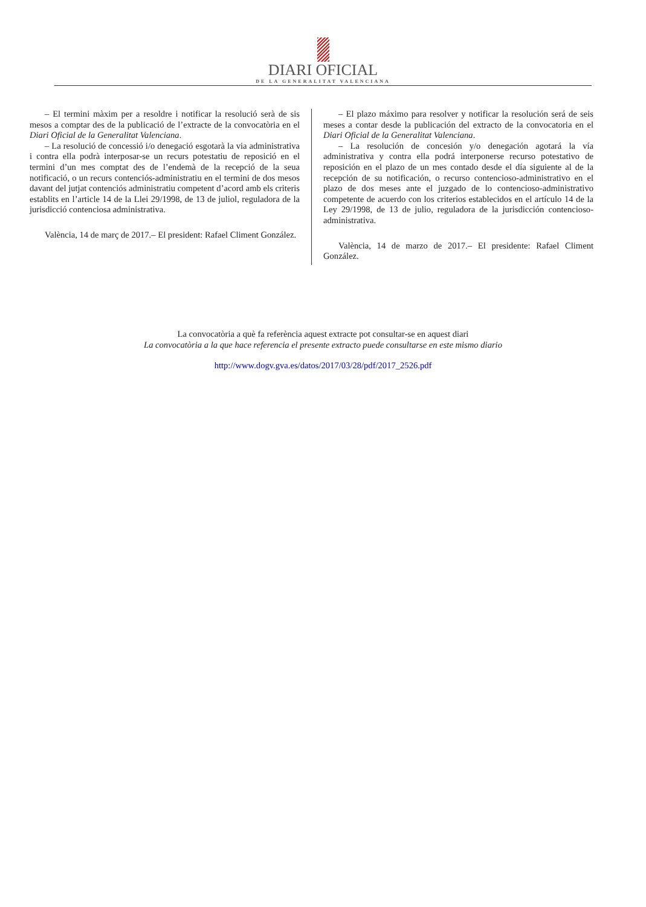DIARI OFICIAL
DE LA GENERALITAT VALENCIANA
– El termini màxim per a resoldre i notificar la resolució serà de sis mesos a comptar des de la publicació de l’extracte de la convocatòria en el Diari Oficial de la Generalitat Valenciana.
– La resolució de concessió i/o denegació esgotarà la via administrativa i contra ella podrà interposar-se un recurs potestatiu de reposició en el termini d’un mes comptat des de l’endemà de la recepció de la seua notificació, o un recurs contenciós-administratiu en el termini de dos mesos davant del jutjat contenciós administratiu competent d’acord amb els criteris establits en l’article 14 de la Llei 29/1998, de 13 de juliol, reguladora de la jurisdicció contenciosa administrativa.
València, 14 de març de 2017.– El president: Rafael Climent González.
– El plazo máximo para resolver y notificar la resolución será de seis meses a contar desde la publicación del extracto de la convocatoria en el Diari Oficial de la Generalitat Valenciana.
– La resolución de concesión y/o denegación agotará la vía administrativa y contra ella podrá interponerse recurso potestativo de reposición en el plazo de un mes contado desde el día siguiente al de la recepción de su notificación, o recurso contencioso-administrativo en el plazo de dos meses ante el juzgado de lo contencioso-administrativo competente de acuerdo con los criterios establecidos en el artículo 14 de la Ley 29/1998, de 13 de julio, reguladora de la jurisdicción contencioso-administrativa.
València, 14 de marzo de 2017.– El presidente: Rafael Climent González.
La convocatòria a què fa referència aquest extracte pot consultar-se en aquest diari
La convocatòria a la que hace referencia el presente extracto puede consultarse en este mismo diario
http://www.dogv.gva.es/datos/2017/03/28/pdf/2017_2526.pdf